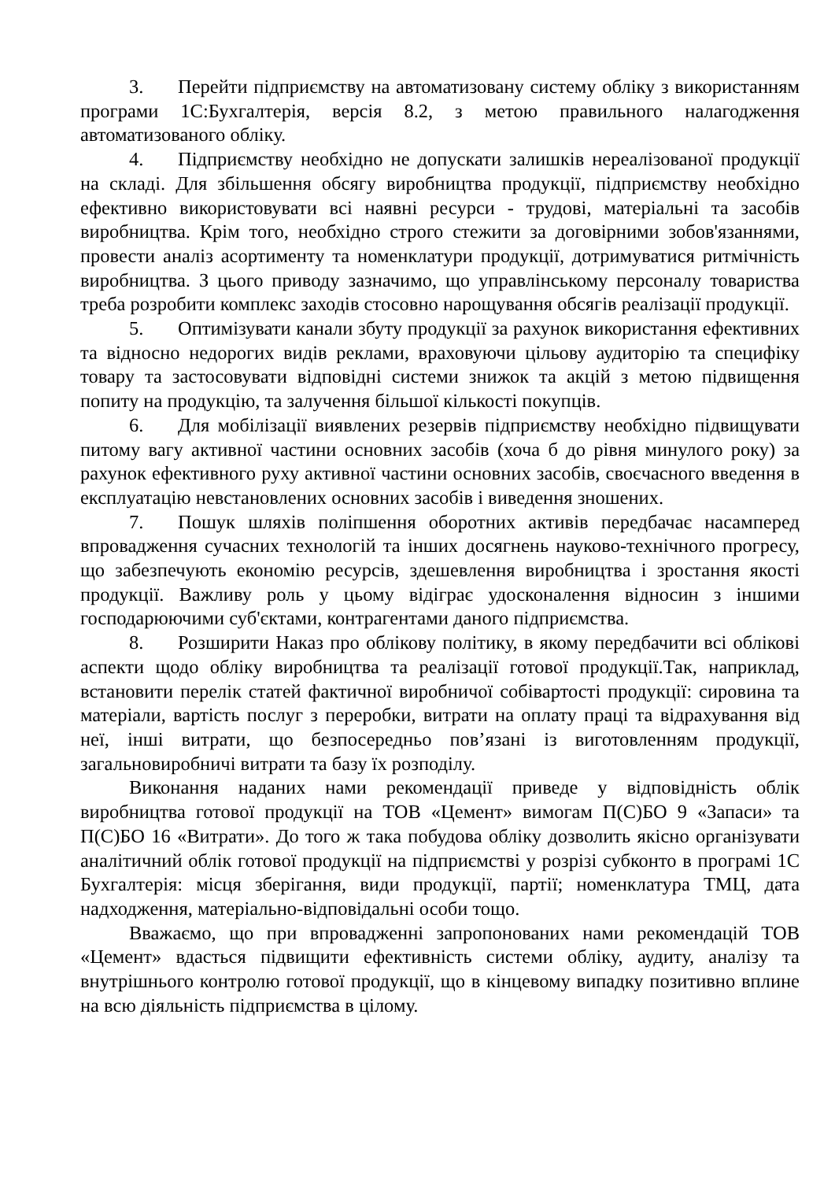3. Перейти підприємству на автоматизовану систему обліку з використанням програми 1С:Бухгалтерія, версія 8.2, з метою правильного налагодження автоматизованого обліку.
4. Підприємству необхідно не допускати залишків нереалізованої продукції на складі. Для збільшення обсягу виробництва продукції, підприємству необхідно ефективно використовувати всі наявні ресурси - трудові, матеріальні та засобів виробництва. Крім того, необхідно строго стежити за договірними зобов'язаннями, провести аналіз асортименту та номенклатури продукції, дотримуватися ритмічність виробництва. З цього приводу зазначимо, що управлінському персоналу товариства треба розробити комплекс заходів стосовно нарощування обсягів реалізації продукції.
5. Оптимізувати канали збуту продукції за рахунок використання ефективних та відносно недорогих видів реклами, враховуючи цільову аудиторію та специфіку товару та застосовувати відповідні системи знижок та акцій з метою підвищення попиту на продукцію, та залучення більшої кількості покупців.
6. Для мобілізації виявлених резервів підприємству необхідно підвищувати питому вагу активної частини основних засобів (хоча б до рівня минулого року) за рахунок ефективного руху активної частини основних засобів, своєчасного введення в експлуатацію невстановлених основних засобів і виведення зношених.
7. Пошук шляхів поліпшення оборотних активів передбачає насамперед впровадження сучасних технологій та інших досягнень науково-технічного прогресу, що забезпечують економію ресурсів, здешевлення виробництва і зростання якості продукції. Важливу роль у цьому відіграє удосконалення відносин з іншими господарюючими суб'єктами, контрагентами даного підприємства.
8. Розширити Наказ про облікову політику, в якому передбачити всі облікові аспекти щодо обліку виробництва та реалізації готової продукції.Так, наприклад, встановити перелік статей фактичної виробничої собівартості продукції: сировина та матеріали, вартість послуг з переробки, витрати на оплату праці та відрахування від неї, інші витрати, що безпосередньо пов’язані із виготовленням продукції, загальновиробничі витрати та базу їх розподілу.
Виконання наданих нами рекомендації приведе у відповідність облік виробництва готової продукції на ТОВ «Цемент» вимогам П(С)БО 9 «Запаси» та П(С)БО 16 «Витрати». До того ж така побудова обліку дозволить якісно організувати аналітичний облік готової продукції на підприємстві у розрізі субконто в програмі 1С Бухгалтерія: місця зберігання, види продукції, партії; номенклатура ТМЦ, дата надходження, матеріально-відповідальні особи тощо.
Вважаємо, що при впровадженні запропонованих нами рекомендацій ТОВ «Цемент» вдасться підвищити ефективність системи обліку, аудиту, аналізу та внутрішнього контролю готової продукції, що в кінцевому випадку позитивно вплине на всю діяльність підприємства в цілому.